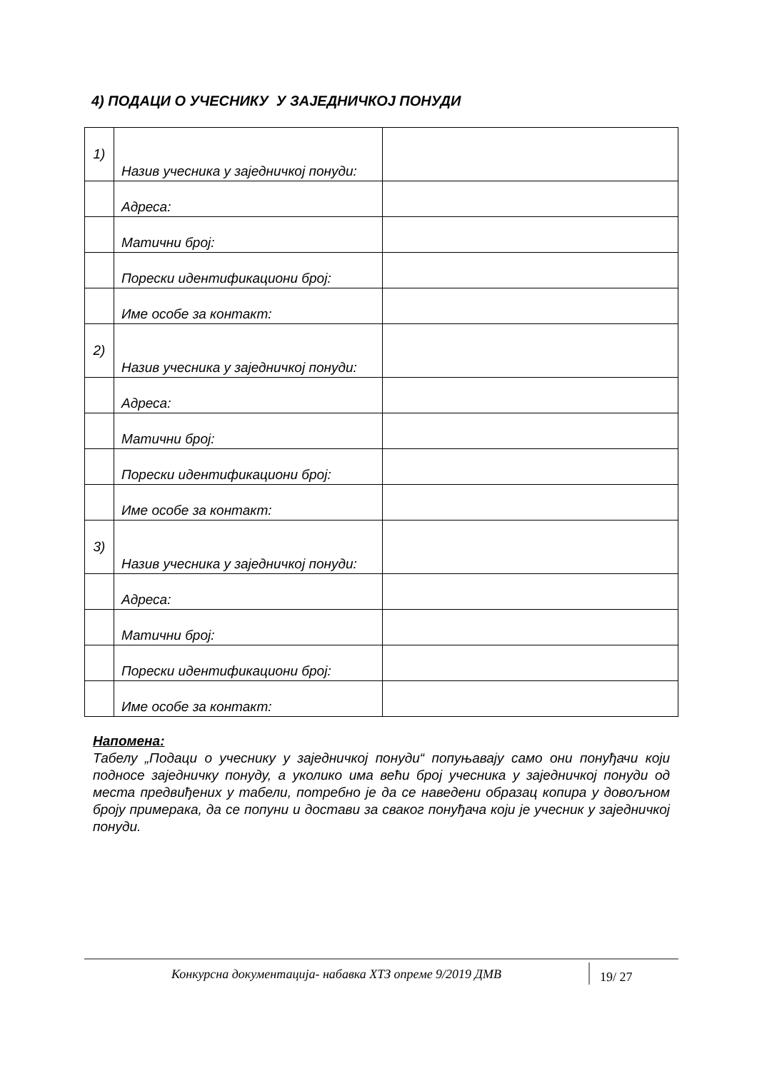4) ПОДАЦИ О УЧЕСНИКУ У ЗАЈЕДНИЧКОЈ ПОНУДИ
| 1) | Назив учесника у заједничкој понуди: | |
| | Адреса: | |
| | Матични број: | |
| | Порески идентификациони број: | |
| | Име особе за контакт: | |
| 2) | Назив учесника у заједничкој понуди: | |
| | Адреса: | |
| | Матични број: | |
| | Порески идентификациони број: | |
| | Име особе за контакт: | |
| 3) | Назив учесника у заједничкој понуди: | |
| | Адреса: | |
| | Матични број: | |
| | Порески идентификациони број: | |
| | Име особе за контакт: | |
Напомена:
Табелу „Подаци о учеснику у заједничкој понуди“ попуњавају само они понуђачи који подносе заједничку понуду, а уколико има већи број учесника у заједничкој понуди од места предвиђених у табели, потребно је да се наведени образац копира у довољном броју примерака, да се попуни и достави за сваког понуђача који је учесник у заједничкој понуди.
Конкурсна документација- набавка ХТЗ опреме 9/2019 ДМВ
19/ 27